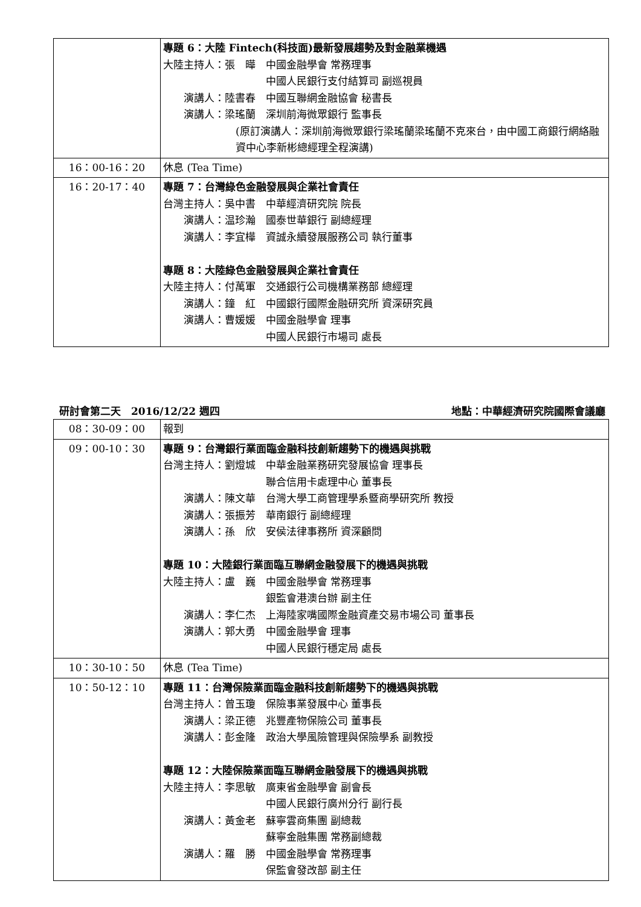| | 專題 6：大陸 Fintech(科技面)最新發展趨勢及對金融業機遇 大陸主持人：張 曄 中國金融學會 常務理事 中國人民銀行支付結算司 副巡視員 演講人：陸書春 中國互聯網金融協會 秘書長 演講人：梁瑤蘭 深圳前海微眾銀行 監事長 (原訂演講人：深圳前海微眾銀行梁瑤蘭梁瑤蘭不克來台，由中國工商銀行網絡融資中心李新彬總經理全程演講) |
| 16：00-16：20 | 休息 (Tea Time) |
| 16：20-17：40 | 專題 7：台灣綠色金融發展與企業社會責任 台灣主持人：吳中書 中華經濟研究院 院長 演講人：温珍瀚 國泰世華銀行 副總經理 演講人：李宜樺 資誠永續發展服務公司 執行董事 專題 8：大陸綠色金融發展與企業社會責任 大陸主持人：付萬軍 交通銀行公司機構業務部 總經理 演講人：鐘 紅 中國銀行國際金融研究所 資深研究員 演講人：曹媛媛 中國金融學會 理事 中國人民銀行市場司 處長 |
研討會第二天　2016/12/22 週四 地點：中華經濟研究院國際會議廳
| 08：30-09：00 | 報到 |
| 09：00-10：30 | 專題 9：台灣銀行業面臨金融科技創新趨勢下的機遇與挑戰 台灣主持人：劉燈城 中華金融業務研究發展協會 理事長 聯合信用卡處理中心 董事長 演講人：陳文華 台灣大學工商管理學系暨商學研究所 教授 演講人：張振芳 華南銀行 副總經理 演講人：孫 欣 安侯法律事務所 資深顧問 專題 10：大陸銀行業面臨互聯網金融發展下的機遇與挑戰 大陸主持人：盧 巍 中國金融學會 常務理事 銀監會港澳台辦 副主任 演講人：李仁杰 上海陸家嘴國際金融資產交易市場公司 董事長 演講人：郭大勇 中國金融學會 理事 中國人民銀行穩定局 處長 |
| 10：30-10：50 | 休息 (Tea Time) |
| 10：50-12：10 | 專題 11：台灣保險業面臨金融科技創新趨勢下的機遇與挑戰 台灣主持人：曾玉瓊 保險事業發展中心 董事長 演講人：梁正德 兆豐產物保險公司 董事長 演講人：彭金隆 政治大學風險管理與保險學系 副教授 專題 12：大陸保險業面臨互聯網金融發展下的機遇與挑戰 大陸主持人：李思敏 廣東省金融學會 副會長 中國人民銀行廣州分行 副行長 演講人：黃金老 蘇寧雲商集團 副總裁 蘇寧金融集團 常務副總裁 演講人：羅 勝 中國金融學會 常務理事 保監會發改部 副主任 |